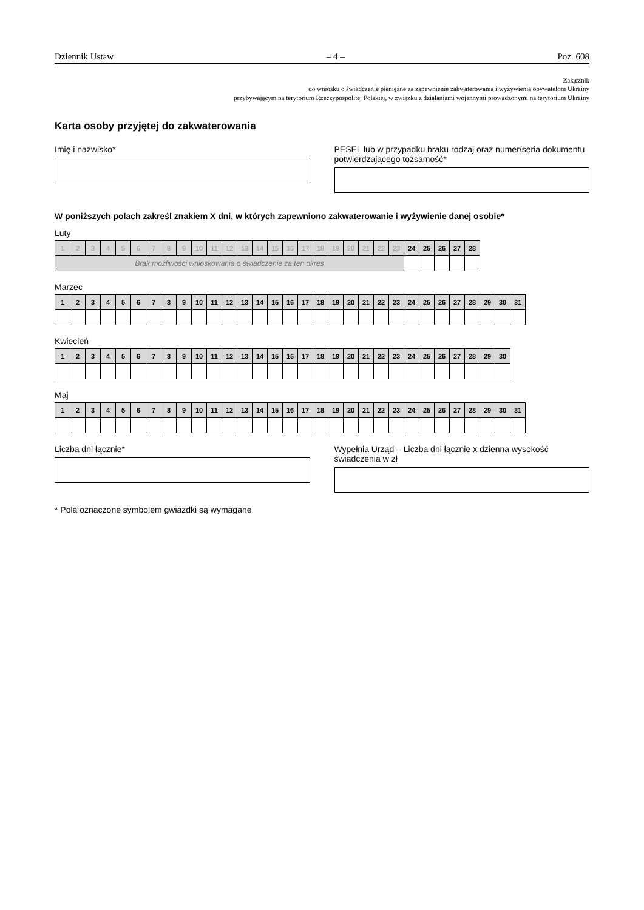Dziennik Ustaw – 4 – Poz. 608
Załącznik
do wniosku o świadczenie pieniężne za zapewnienie zakwaterowania i wyżywienia obywatelom Ukrainy
przybywającym na terytorium Rzeczypospolitej Polskiej, w związku z działaniami wojennymi prowadzonymi na terytorium Ukrainy
Karta osoby przyjętej do zakwaterowania
Imię i nazwisko* PESEL lub w przypadku braku rodzaj oraz numer/seria dokumentu potwierdzającego tożsamość*
W poniższych polach zakreśl znakiem X dni, w których zapewniono zakwaterowanie i wyżywienie danej osobie*
Luty
| 1 | 2 | 3 | 4 | 5 | 6 | 7 | 8 | 9 | 10 | 11 | 12 | 13 | 14 | 15 | 16 | 17 | 18 | 19 | 20 | 21 | 22 | 23 | 24 | 25 | 26 | 27 | 28 |
| Brak możliwości wnioskowania o świadczenie za ten okres | | | | | | | | | | | | | | | | | | | | | | | | | | | |
Marzec
| 1 | 2 | 3 | 4 | 5 | 6 | 7 | 8 | 9 | 10 | 11 | 12 | 13 | 14 | 15 | 16 | 17 | 18 | 19 | 20 | 21 | 22 | 23 | 24 | 25 | 26 | 27 | 28 | 29 | 30 | 31 |
Kwiecień
| 1 | 2 | 3 | 4 | 5 | 6 | 7 | 8 | 9 | 10 | 11 | 12 | 13 | 14 | 15 | 16 | 17 | 18 | 19 | 20 | 21 | 22 | 23 | 24 | 25 | 26 | 27 | 28 | 29 | 30 |
Maj
| 1 | 2 | 3 | 4 | 5 | 6 | 7 | 8 | 9 | 10 | 11 | 12 | 13 | 14 | 15 | 16 | 17 | 18 | 19 | 20 | 21 | 22 | 23 | 24 | 25 | 26 | 27 | 28 | 29 | 30 | 31 |
Liczba dni łącznie* Wypełnia Urząd – Liczba dni łącznie x dzienna wysokość świadczenia w zł
* Pola oznaczone symbolem gwiazdki są wymagane